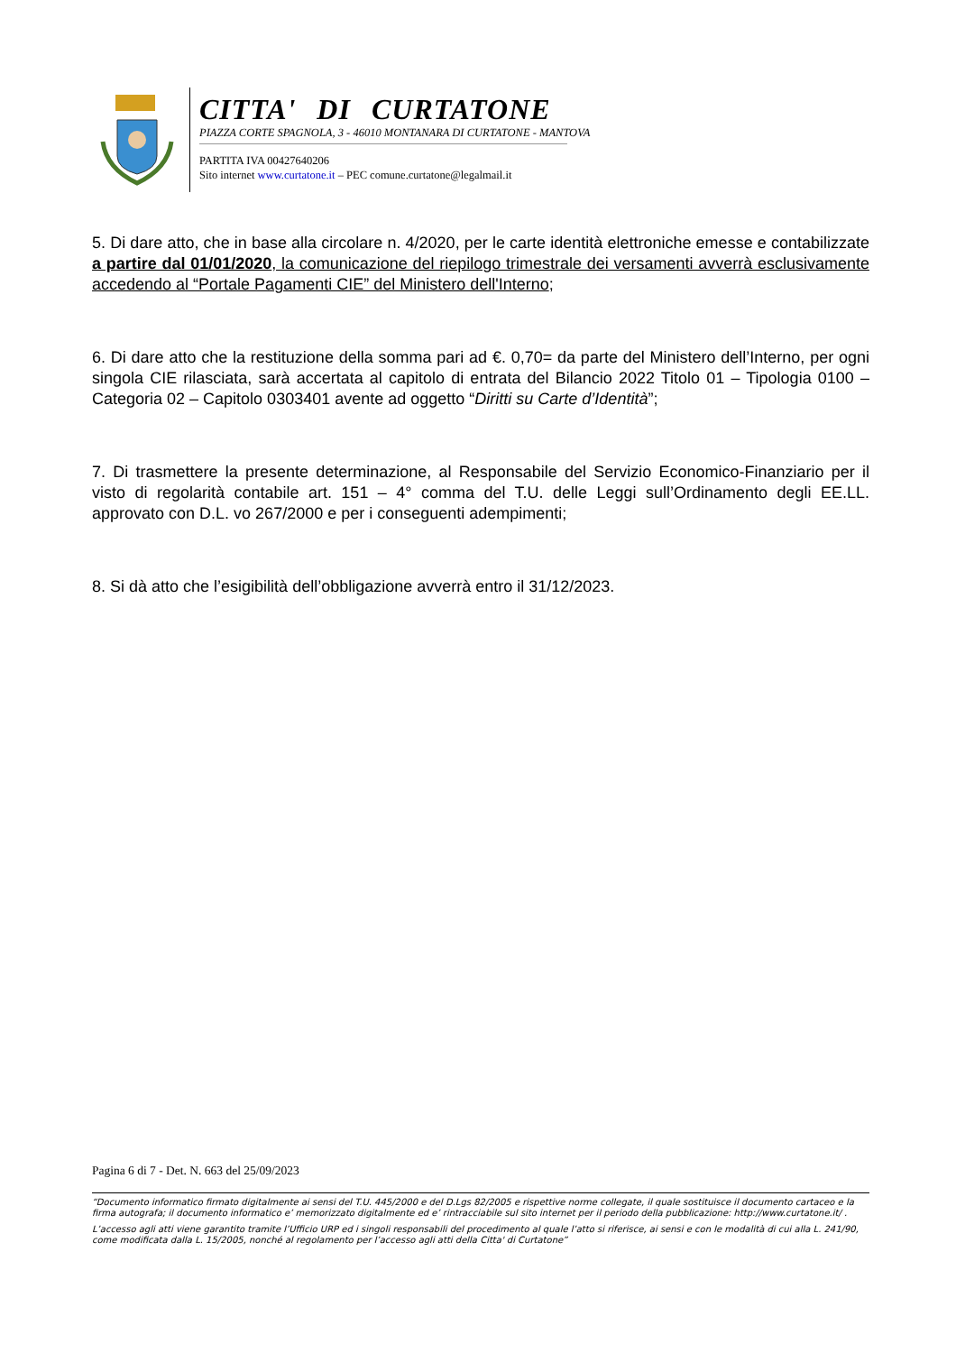CITTA' DI CURTATONE
PIAZZA CORTE SPAGNOLA, 3 - 46010 MONTANARA DI CURTATONE - MANTOVA
PARTITA IVA 00427640206
Sito internet www.curtatone.it – PEC comune.curtatone@legalmail.it
5. Di dare atto, che in base alla circolare n. 4/2020, per le carte identità elettroniche emesse e contabilizzate a partire dal 01/01/2020, la comunicazione del riepilogo trimestrale dei versamenti avverrà esclusivamente accedendo al “Portale Pagamenti CIE” del Ministero dell'Interno;
6. Di dare atto che la restituzione della somma pari ad €. 0,70= da parte del Ministero dell’Interno, per ogni singola CIE rilasciata, sarà accertata al capitolo di entrata del Bilancio 2022 Titolo 01 – Tipologia 0100 – Categoria 02 – Capitolo 0303401 avente ad oggetto “Diritti su Carte d’Identità”;
7. Di trasmettere la presente determinazione, al Responsabile del Servizio Economico-Finanziario per il visto di regolarità contabile art. 151 – 4° comma del T.U. delle Leggi sull’Ordinamento degli EE.LL. approvato con D.L. vo 267/2000 e per i conseguenti adempimenti;
8. Si dà atto che l’esigibilità dell’obbligazione avverrà entro il 31/12/2023.
Pagina 6 di 7 - Det. N. 663 del 25/09/2023
“Documento informatico firmato digitalmente ai sensi del T.U. 445/2000 e del D.Lgs 82/2005 e rispettive norme collegate, il quale sostituisce il documento cartaceo e la firma autografa; il documento informatico e’ memorizzato digitalmente ed e’ rintracciabile sul sito internet per il periodo della pubblicazione: http://www.curtatone.it/ .
L’accesso agli atti viene garantito tramite l’Ufficio URP ed i singoli responsabili del procedimento al quale l’atto si riferisce, ai sensi e con le modalità di cui alla L. 241/90, come modificata dalla L. 15/2005, nonché al regolamento per l’accesso agli atti della Citta' di Curtatone”